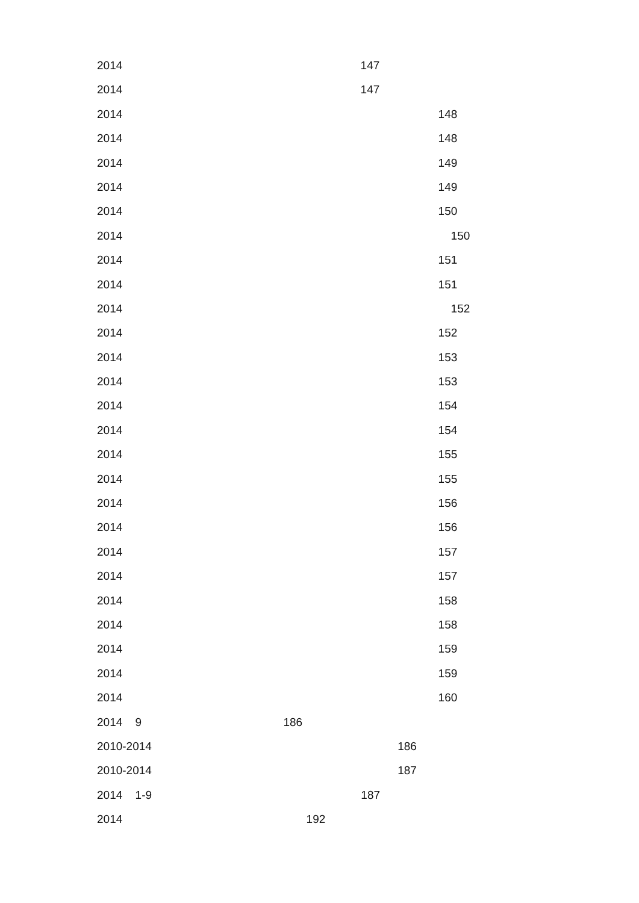2014 147
2014 147
2014 148
2014 148
2014 149
2014 149
2014 150
2014 150
2014 151
2014 151
2014 152
2014 152
2014 153
2014 153
2014 154
2014 154
2014 155
2014 155
2014 156
2014 156
2014 157
2014 157
2014 158
2014 158
2014 159
2014 159
2014 160
2014 9 186
2010-2014 186
2010-2014 187
2014 1-9 187
2014 192